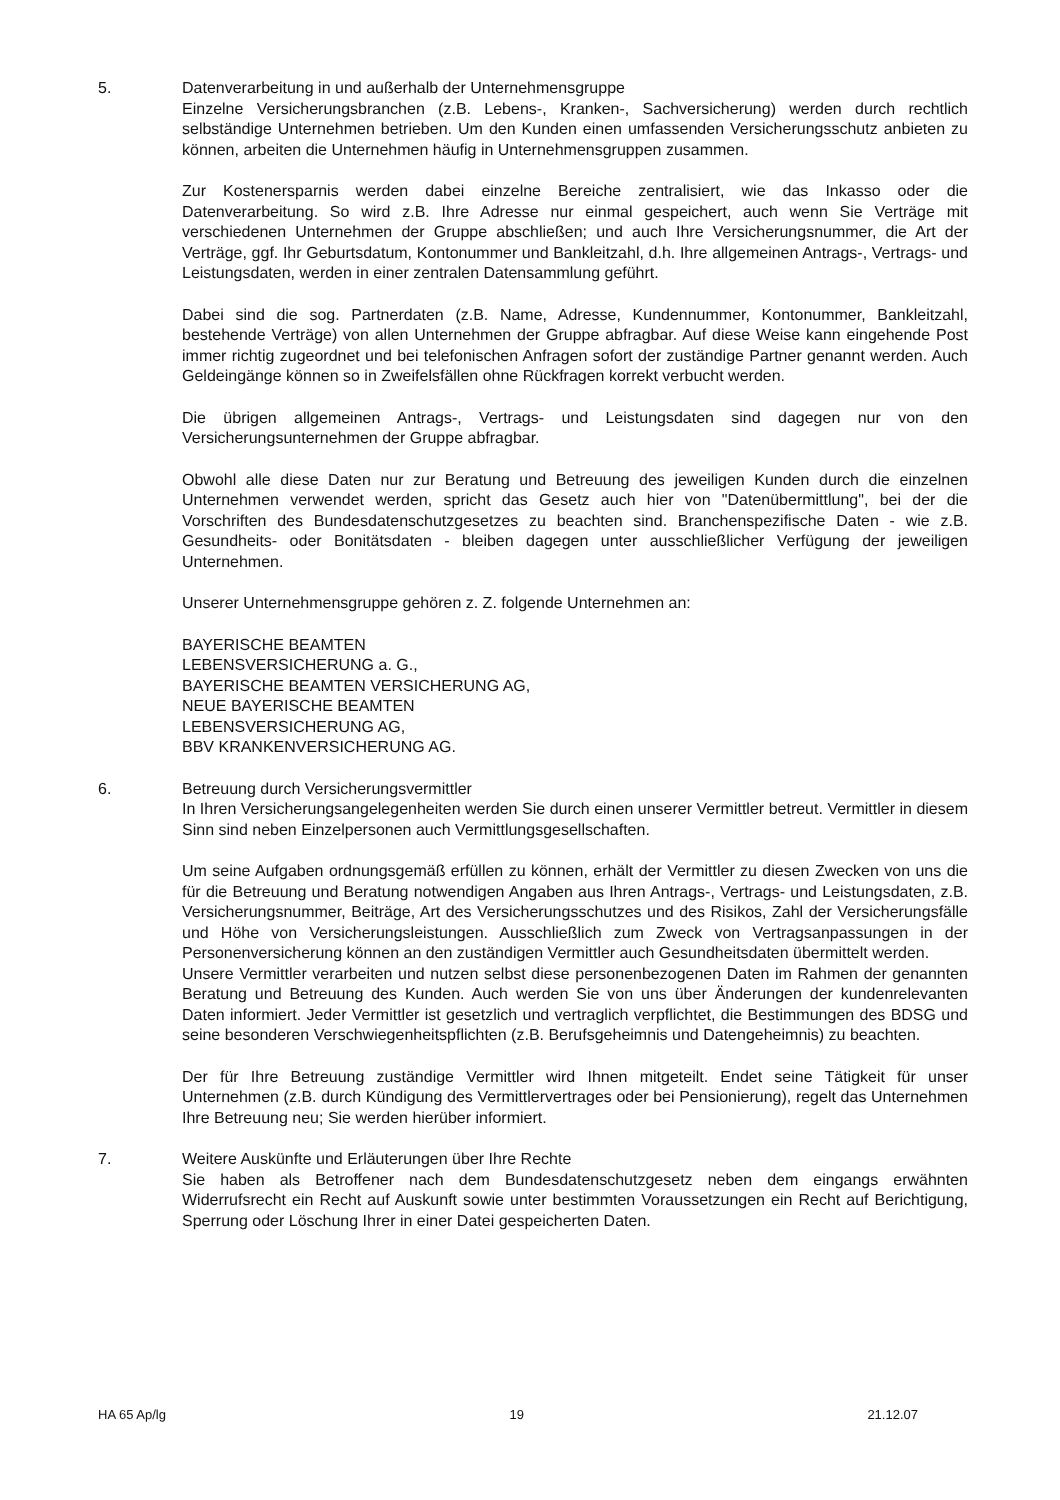5. Datenverarbeitung in und außerhalb der Unternehmensgruppe
Einzelne Versicherungsbranchen (z.B. Lebens-, Kranken-, Sachversicherung) werden durch rechtlich selbständige Unternehmen betrieben. Um den Kunden einen umfassenden Versicherungsschutz anbieten zu können, arbeiten die Unternehmen häufig in Unternehmensgruppen zusammen.
Zur Kostenersparnis werden dabei einzelne Bereiche zentralisiert, wie das Inkasso oder die Datenverarbeitung. So wird z.B. Ihre Adresse nur einmal gespeichert, auch wenn Sie Verträge mit verschiedenen Unternehmen der Gruppe abschließen; und auch Ihre Versicherungsnummer, die Art der Verträge, ggf. Ihr Geburtsdatum, Kontonummer und Bankleitzahl, d.h. Ihre allgemeinen Antrags-, Vertrags- und Leistungsdaten, werden in einer zentralen Datensammlung geführt.
Dabei sind die sog. Partnerdaten (z.B. Name, Adresse, Kundennummer, Kontonummer, Bankleitzahl, bestehende Verträge) von allen Unternehmen der Gruppe abfragbar. Auf diese Weise kann eingehende Post immer richtig zugeordnet und bei telefonischen Anfragen sofort der zuständige Partner genannt werden. Auch Geldeingänge können so in Zweifelsfällen ohne Rückfragen korrekt verbucht werden.
Die übrigen allgemeinen Antrags-, Vertrags- und Leistungsdaten sind dagegen nur von den Versicherungsunternehmen der Gruppe abfragbar.
Obwohl alle diese Daten nur zur Beratung und Betreuung des jeweiligen Kunden durch die einzelnen Unternehmen verwendet werden, spricht das Gesetz auch hier von "Datenübermittlung", bei der die Vorschriften des Bundesdatenschutzgesetzes zu beachten sind. Branchenspezifische Daten - wie z.B. Gesundheits- oder Bonitätsdaten - bleiben dagegen unter ausschließlicher Verfügung der jeweiligen Unternehmen.
Unserer Unternehmensgruppe gehören z. Z. folgende Unternehmen an:
BAYERISCHE BEAMTEN
LEBENSVERSICHERUNG a. G.,
BAYERISCHE BEAMTEN VERSICHERUNG AG,
NEUE BAYERISCHE BEAMTEN
LEBENSVERSICHERUNG AG,
BBV KRANKENVERSICHERUNG AG.
6. Betreuung durch Versicherungsvermittler
In Ihren Versicherungsangelegenheiten werden Sie durch einen unserer Vermittler betreut. Vermittler in diesem Sinn sind neben Einzelpersonen auch Vermittlungsgesellschaften.
Um seine Aufgaben ordnungsgemäß erfüllen zu können, erhält der Vermittler zu diesen Zwecken von uns die für die Betreuung und Beratung notwendigen Angaben aus Ihren Antrags-, Vertrags- und Leistungsdaten, z.B. Versicherungsnummer, Beiträge, Art des Versicherungsschutzes und des Risikos, Zahl der Versicherungsfälle und Höhe von Versicherungsleistungen. Ausschließlich zum Zweck von Vertragsanpassungen in der Personenversicherung können an den zuständigen Vermittler auch Gesundheitsdaten übermittelt werden.
Unsere Vermittler verarbeiten und nutzen selbst diese personenbezogenen Daten im Rahmen der genannten Beratung und Betreuung des Kunden. Auch werden Sie von uns über Änderungen der kundenrelevanten Daten informiert. Jeder Vermittler ist gesetzlich und vertraglich verpflichtet, die Bestimmungen des BDSG und seine besonderen Verschwiegenheitspflichten (z.B. Berufsgeheimnis und Datengeheimnis) zu beachten.
Der für Ihre Betreuung zuständige Vermittler wird Ihnen mitgeteilt. Endet seine Tätigkeit für unser Unternehmen (z.B. durch Kündigung des Vermittlervertrages oder bei Pensionierung), regelt das Unternehmen Ihre Betreuung neu; Sie werden hierüber informiert.
7. Weitere Auskünfte und Erläuterungen über Ihre Rechte
Sie haben als Betroffener nach dem Bundesdatenschutzgesetz neben dem eingangs erwähnten Widerrufsrecht ein Recht auf Auskunft sowie unter bestimmten Voraussetzungen ein Recht auf Berichtigung, Sperrung oder Löschung Ihrer in einer Datei gespeicherten Daten.
HA 65 Ap/lg 19 21.12.07